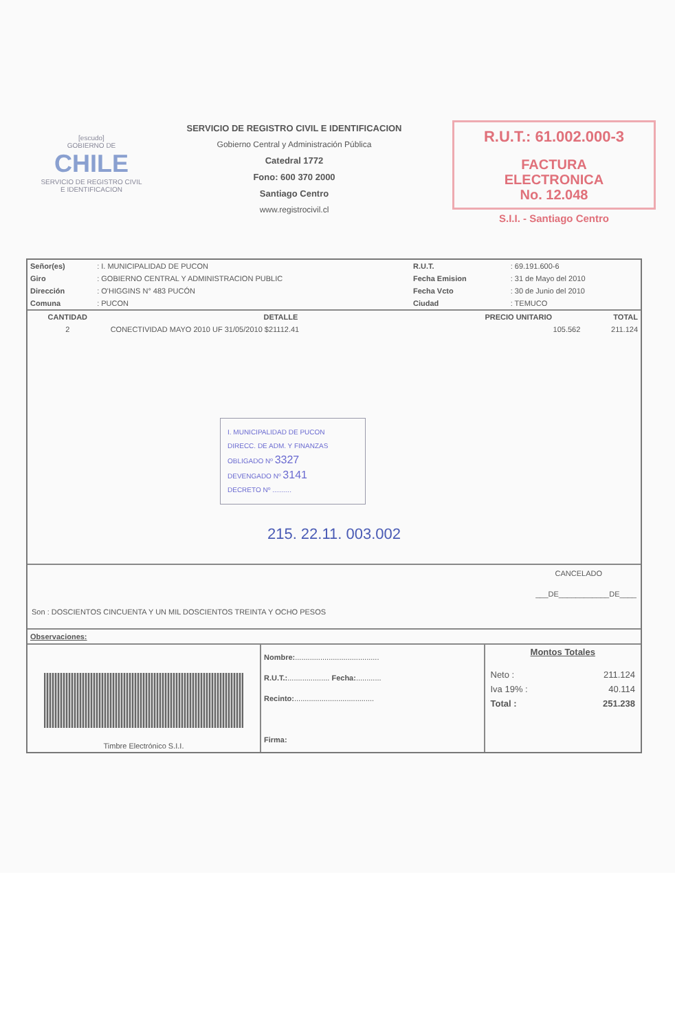[escudo]
GOBIERNO DE
CHILE
SERVICIO DE REGISTRO CIVIL E IDENTIFICACION
SERVICIO DE REGISTRO CIVIL E IDENTIFICACION
Gobierno Central y Administración Pública
Catedral 1772
Fono: 600 370 2000
Santiago Centro
www.registrocivil.cl
R.U.T.: 61.002.000-3
FACTURA
ELECTRONICA
No. 12.048
S.I.I. - Santiago Centro
| Señor(es) | : I. MUNICIPALIDAD DE PUCON | R.U.T. | : 69.191.600-6 |
| Giro | : GOBIERNO CENTRAL Y ADMINISTRACION PUBLIC | Fecha Emision | : 31 de Mayo del 2010 |
| Dirección | : O'HIGGINS N° 483 PUCÓN | Fecha Vcto | : 30 de Junio del 2010 |
| Comuna | : PUCON | Ciudad | : TEMUCO |
| CANTIDAD | DETALLE | PRECIO UNITARIO | TOTAL |
| --- | --- | --- | --- |
| 2 | CONECTIVIDAD MAYO 2010 UF 31/05/2010 $21112.41 | 105.562 | 211.124 |
I. MUNICIPALIDAD DE PUCON
DIRECC. DE ADM. Y FINANZAS
OBLIGADO Nº 3327
DEVENGADO Nº 3141
DECRETO Nº ..........
215. 22.11. 003.002
CANCELADO
___DE____________DE____
Son : DOSCIENTOS CINCUENTA Y UN MIL DOSCIENTOS TREINTA Y OCHO PESOS
Observaciones:
| Timbre Electrónico S.I.I. | Nombre: ........................................ R.U.T.: .................... Fecha: ............ Recinto: ...................................... Firma: | Montos Totales / Neto : / 211.124 / / Iva 19% : / 40.114 / / Total : / 251.238 / |